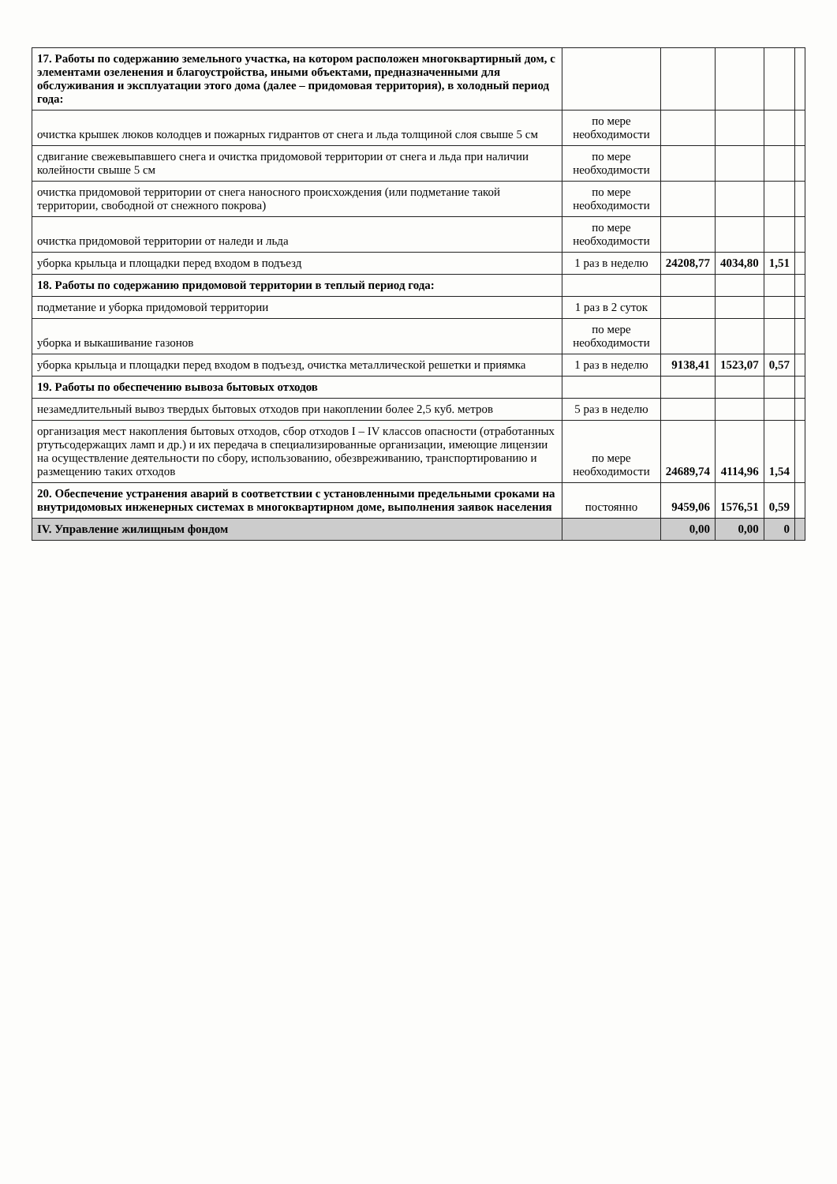| 17. Работы по содержанию земельного участка, на котором расположен многоквартирный дом, с элементами озеленения и благоустройства, иными объектами, предназначенными для обслуживания и эксплуатации этого дома (далее – придомовая территория), в холодный период года: | | | | | |
| очистка крышек люков колодцев и пожарных гидрантов от снега и льда толщиной слоя свыше 5 см | по мере необходимости | | | | |
| сдвигание свежевыпавшего снега и очистка придомовой территории от снега и льда при наличии колейности свыше 5 см | по мере необходимости | | | | |
| очистка придомовой территории от снега наносного происхождения (или подметание такой территории, свободной от снежного покрова) | по мере необходимости | | | | |
| очистка придомовой территории от наледи и льда | по мере необходимости | | | | |
| уборка крыльца и площадки перед входом в подъезд | 1 раз в неделю | 24208,77 | 4034,80 | 1,51 | |
| 18. Работы по содержанию придомовой территории в теплый период года: | | | | | |
| подметание и уборка придомовой территории | 1 раз в 2 суток | | | | |
| уборка и выкашивание газонов | по мере необходимости | | | | |
| уборка крыльца и площадки перед входом в подъезд, очистка металлической решетки и приямка | 1 раз в неделю | 9138,41 | 1523,07 | 0,57 | |
| 19. Работы по обеспечению вывоза бытовых отходов | | | | | |
| незамедлительный вывоз твердых бытовых отходов при накоплении более 2,5 куб. метров | 5 раз в неделю | | | | |
| организация мест накопления бытовых отходов, сбор отходов I – IV классов опасности (отработанных ртутьсодержащих ламп и др.) и их передача в специализированные организации, имеющие лицензии на осуществление деятельности по сбору, использованию, обезвреживанию, транспортированию и размещению таких отходов | по мере необходимости | 24689,74 | 4114,96 | 1,54 | |
| 20. Обеспечение устранения аварий в соответствии с установленными предельными сроками на внутридомовых инженерных системах в многоквартирном доме, выполнения заявок населения | постоянно | 9459,06 | 1576,51 | 0,59 | |
| IV. Управление жилищным фондом | | 0,00 | 0,00 | 0 | |